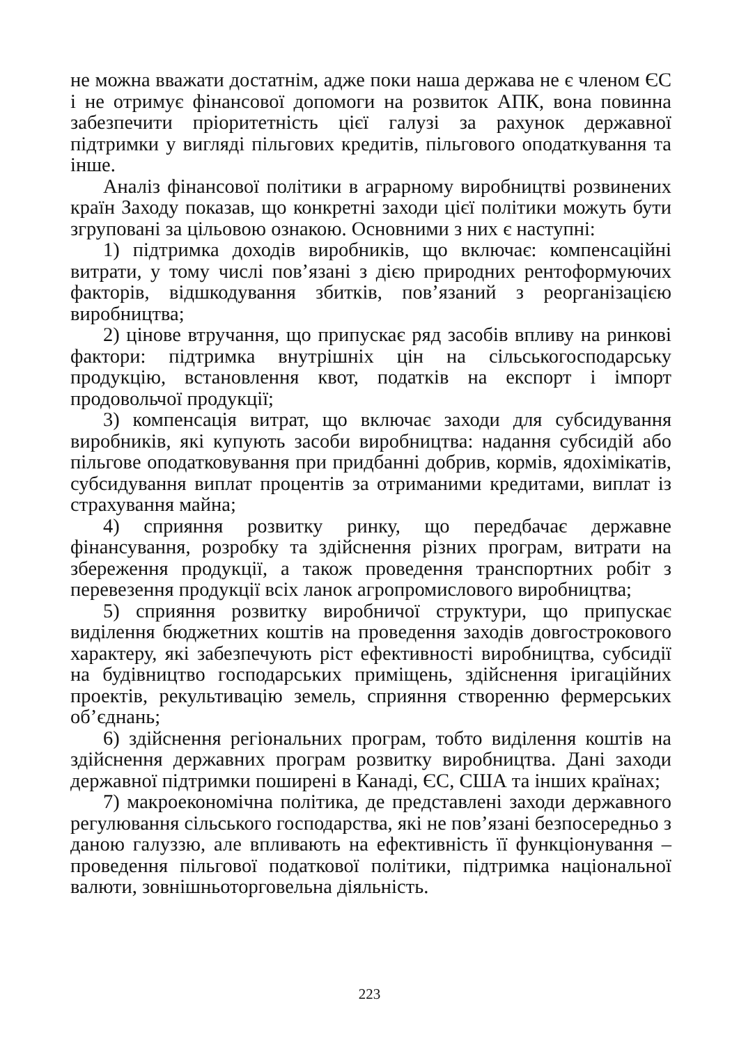не можна вважати достатнім, адже поки наша держава не є членом ЄС і не отримує фінансової допомоги на розвиток АПК, вона повинна забезпечити пріоритетність цієї галузі за рахунок державної підтримки у вигляді пільгових кредитів, пільгового оподаткування та інше.
Аналіз фінансової політики в аграрному виробництві розвинених країн Заходу показав, що конкретні заходи цієї політики можуть бути згруповані за цільовою ознакою. Основними з них є наступні:
1) підтримка доходів виробників, що включає: компенсаційні витрати, у тому числі пов’язані з дією природних рентоформуючих факторів, відшкодування збитків, пов’язаний з реорганізацією виробництва;
2) цінове втручання, що припускає ряд засобів впливу на ринкові фактори: підтримка внутрішніх цін на сільськогосподарську продукцію, встановлення квот, податків на експорт і імпорт продовольчої продукції;
3) компенсація витрат, що включає заходи для субсидування виробників, які купують засоби виробництва: надання субсидій або пільгове оподатковування при придбанні добрив, кормів, ядохімікатів, субсидування виплат процентів за отриманими кредитами, виплат із страхування майна;
4) сприяння розвитку ринку, що передбачає державне фінансування, розробку та здійснення різних програм, витрати на збереження продукції, а також проведення транспортних робіт з перевезення продукції всіх ланок агропромислового виробництва;
5) сприяння розвитку виробничої структури, що припускає виділення бюджетних коштів на проведення заходів довгострокового характеру, які забезпечують ріст ефективності виробництва, субсидії на будівництво господарських приміщень, здійснення іригаційних проектів, рекультивацію земель, сприяння створенню фермерських об’єднань;
6) здійснення регіональних програм, тобто виділення коштів на здійснення державних програм розвитку виробництва. Дані заходи державної підтримки поширені в Канаді, ЄС, США та інших країнах;
7) макроекономічна політика, де представлені заходи державного регулювання сільського господарства, які не пов’язані безпосередньо з даною галуззю, але впливають на ефективність її функціонування – проведення пільгової податкової політики, підтримка національної валюти, зовнішньоторговельна діяльність.
223